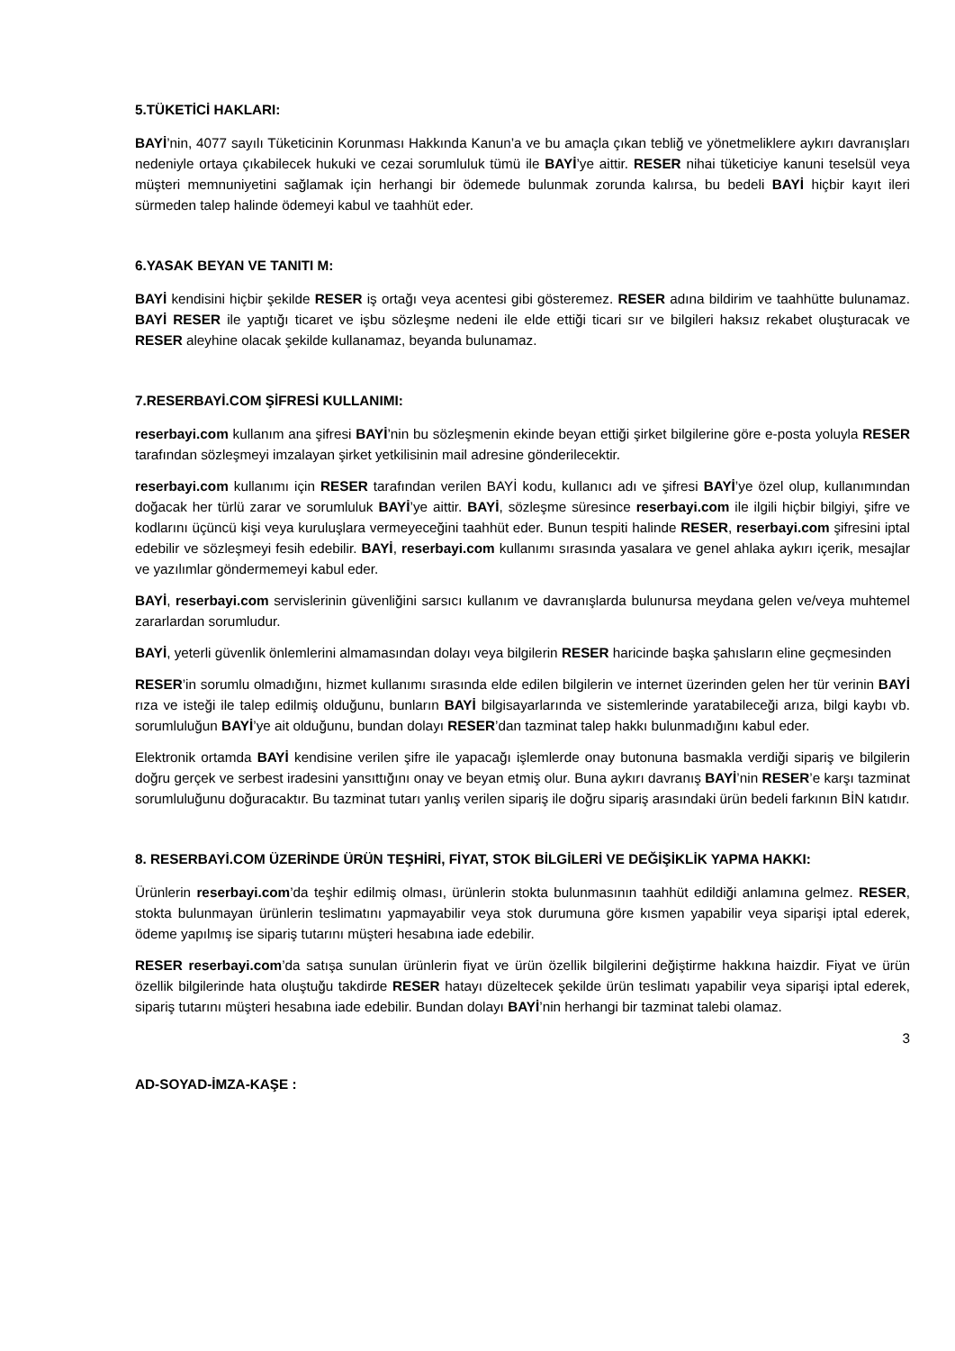5.TÜKETİCİ HAKLARI:
BAYİ’nin, 4077 sayılı Tüketicinin Korunması Hakkında Kanun’a ve bu amaçla çıkan tebliğ ve yönetmeliklere aykırı davranışları nedeniyle ortaya çıkabilecek hukuki ve cezai sorumluluk tümü ile BAYİ’ye aittir. RESER nihai tüketiciye kanuni teselsül veya müşteri memnuniyetini sağlamak için herhangi bir ödemede bulunmak zorunda kalırsa, bu bedeli BAYİ hiçbir kayıt ileri sürmeden talep halinde ödemeyi kabul ve taahhüt eder.
6.YASAK BEYAN VE TANITI M:
BAYİ kendisini hiçbir şekilde RESER iş ortağı veya acentesi gibi gösteremez. RESER adına bildirim ve taahhütte bulunamaz. BAYİ RESER ile yaptığı ticaret ve işbu sözleşme nedeni ile elde ettiği ticari sır ve bilgileri haksız rekabet oluşturacak ve RESER aleyhine olacak şekilde kullanamaz, beyanda bulunamaz.
7.RESERBAYİ.COM ŞİFRESİ KULLANIMI:
reserbayi.com kullanım ana şifresi BAYİ’nin bu sözleşmenin ekinde beyan ettiği şirket bilgilerine göre e-posta yoluyla RESER tarafından sözleşmeyi imzalayan şirket yetkilisinin mail adresine gönderilecektir.
reserbayi.com kullanımı için RESER tarafından verilen BAYİ kodu, kullanıcı adı ve şifresi BAYİ’ye özel olup, kullanımından doğacak her türlü zarar ve sorumluluk BAYİ’ye aittir. BAYİ, sözleşme süresince reserbayi.com ile ilgili hiçbir bilgiyi, şifre ve kodlarını üçüncü kişi veya kuruluşlara vermeyeceğini taahhüt eder. Bunun tespiti halinde RESER, reserbayi.com şifresini iptal edebilir ve sözleşmeyi fesih edebilir. BAYİ, reserbayi.com kullanımı sırasında yasalara ve genel ahlaka aykırı içerik, mesajlar ve yazılımlar göndermemeyi kabul eder.
BAYİ, reserbayi.com servislerinin güvenliğini sarsıcı kullanım ve davranışlarda bulunursa meydana gelen ve/veya muhtemel zararlardan sorumludur.
BAYİ, yeterli güvenlik önlemlerini almamasından dolayı veya bilgilerin RESER haricinde başka şahısların eline geçmesinden
RESER’in sorumlu olmadığını, hizmet kullanımı sırasında elde edilen bilgilerin ve internet üzerinden gelen her tür verinin BAYİ rıza ve isteği ile talep edilmiş olduğunu, bunların BAYİ bilgisayarlarında ve sistemlerinde yaratabileceği arıza, bilgi kaybı vb. sorumluluğun BAYİ’ye ait olduğunu, bundan dolayı RESER’dan tazminat talep hakkı bulunmadığını kabul eder.
Elektronik ortamda BAYİ kendisine verilen şifre ile yapacağı işlemlerde onay butonuna basmakla verdiği sipariş ve bilgilerin doğru gerçek ve serbest iradesini yansıttığını onay ve beyan etmiş olur. Buna aykırı davranış BAYİ’nin RESER’e karşı tazminat sorumluluğunu doğuracaktır. Bu tazminat tutarı yanlış verilen sipariş ile doğru sipariş arasındaki ürün bedeli farkının BİN katıdır.
8. RESERBAYİ.COM ÜZERİNDE ÜRÜN TEŞHİRİ, FİYAT, STOK BİLGİLERİ VE DEĞİŞİKLİK YAPMA HAKKI:
Ürünlerin reserbayi.com’da teşhir edilmiş olması, ürünlerin stokta bulunmasının taahhüt edildiği anlamına gelmez. RESER, stokta bulunmayan ürünlerin teslimatını yapmayabilir veya stok durumuna göre kısmen yapabilir veya siparişi iptal ederek, ödeme yapılmış ise sipariş tutarını müşteri hesabına iade edebilir.
RESER reserbayi.com’da satışa sunulan ürünlerin fiyat ve ürün özellik bilgilerini değiştirme hakkına haizdir. Fiyat ve ürün özellik bilgilerinde hata oluştuğu takdirde RESER hatayı düzeltecek şekilde ürün teslimatı yapabilir veya siparişi iptal ederek, sipariş tutarını müşteri hesabına iade edebilir. Bundan dolayı BAYİ’nin herhangi bir tazminat talebi olamaz.
3
AD-SOYAD-İMZA-KAŞE :